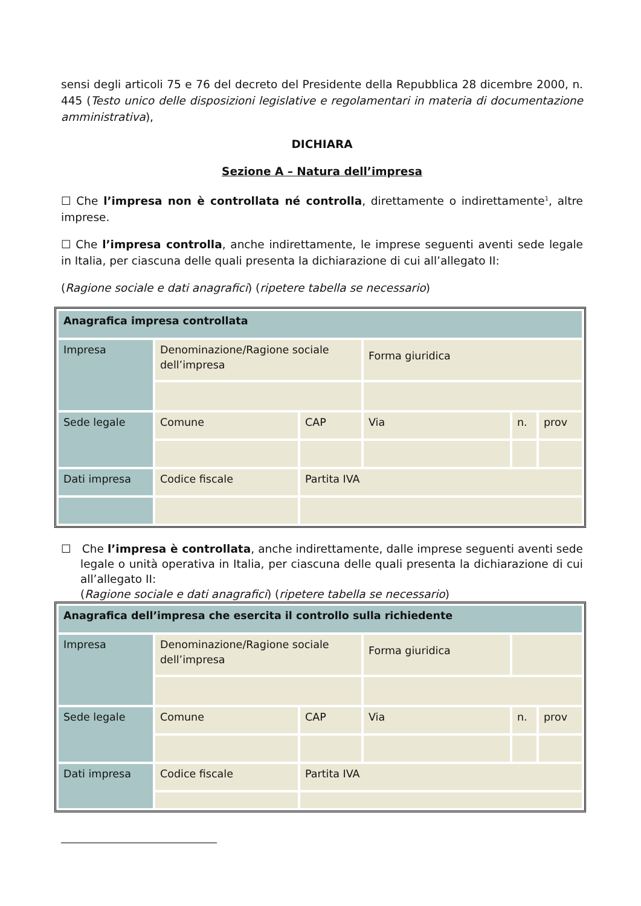sensi degli articoli 75 e 76 del decreto del Presidente della Repubblica 28 dicembre 2000, n. 445 (Testo unico delle disposizioni legislative e regolamentari in materia di documentazione amministrativa),
DICHIARA
Sezione A – Natura dell’impresa
☐ Che l’impresa non è controllata né controlla, direttamente o indirettamente<sup>1</sup>, altre imprese.
☐ Che l’impresa controlla, anche indirettamente, le imprese seguenti aventi sede legale in Italia, per ciascuna delle quali presenta la dichiarazione di cui all’allegato II:
(Ragione sociale e dati anagrafici) (ripetere tabella se necessario)
| Anagrafica impresa controllata | | | | | |
| Impresa | Denominazione/Ragione sociale dell’impresa | | Forma giuridica | | |
| Sede legale | Comune | CAP | Via | n. | prov |
| Dati impresa | Codice fiscale | Partita IVA | | | |
☐ Che l’impresa è controllata, anche indirettamente, dalle imprese seguenti aventi sede legale o unità operativa in Italia, per ciascuna delle quali presenta la dichiarazione di cui all’allegato II:
(Ragione sociale e dati anagrafici) (ripetere tabella se necessario)
| Anagrafica dell’impresa che esercita il controllo sulla richiedente | | | | | |
| Impresa | Denominazione/Ragione sociale dell’impresa | | Forma giuridica | | |
| Sede legale | Comune | CAP | Via | n. | prov |
| Dati impresa | Codice fiscale | Partita IVA | | | |